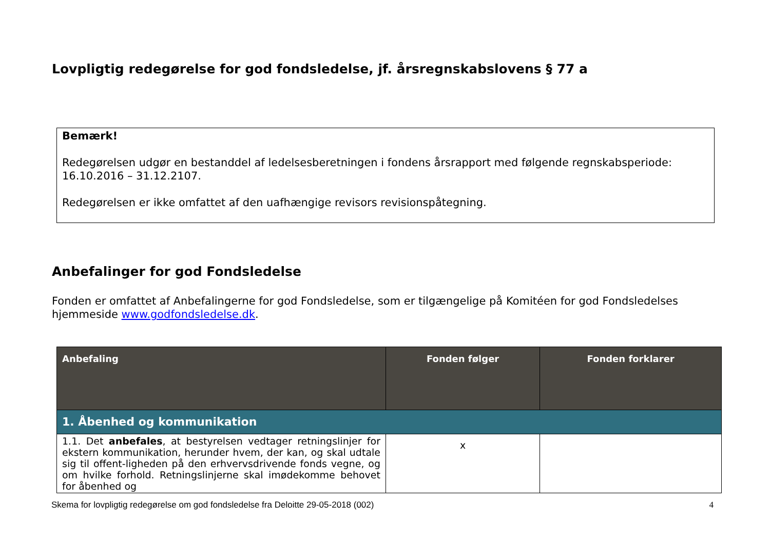Lovpligtig redegørelse for god fondsledelse, jf. årsregnskabslovens § 77 a
Bemærk!
Redegørelsen udgør en bestanddel af ledelsesberetningen i fondens årsrapport med følgende regnskabsperiode: 16.10.2016 – 31.12.2107.
Redegørelsen er ikke omfattet af den uafhængige revisors revisionspåtegning.
Anbefalinger for god Fondsledelse
Fonden er omfattet af Anbefalingerne for god Fondsledelse, som er tilgængelige på Komitéen for god Fondsledelses hjemmeside www.godfondsledelse.dk.
| Anbefaling | Fonden følger | Fonden forklarer |
| --- | --- | --- |
| 1. Åbenhed og kommunikation | | |
| 1.1. Det anbefales , at bestyrelsen vedtager retningslinjer for ekstern kommunikation, herunder hvem, der kan, og skal udtale sig til offent-ligheden på den erhvervsdrivende fonds vegne, og om hvilke forhold. Retningslinjerne skal imødekomme behovet for åbenhed og | x | |
Skema for lovpligtig redegørelse om god fondsledelse fra Deloitte 29-05-2018 (002) 4